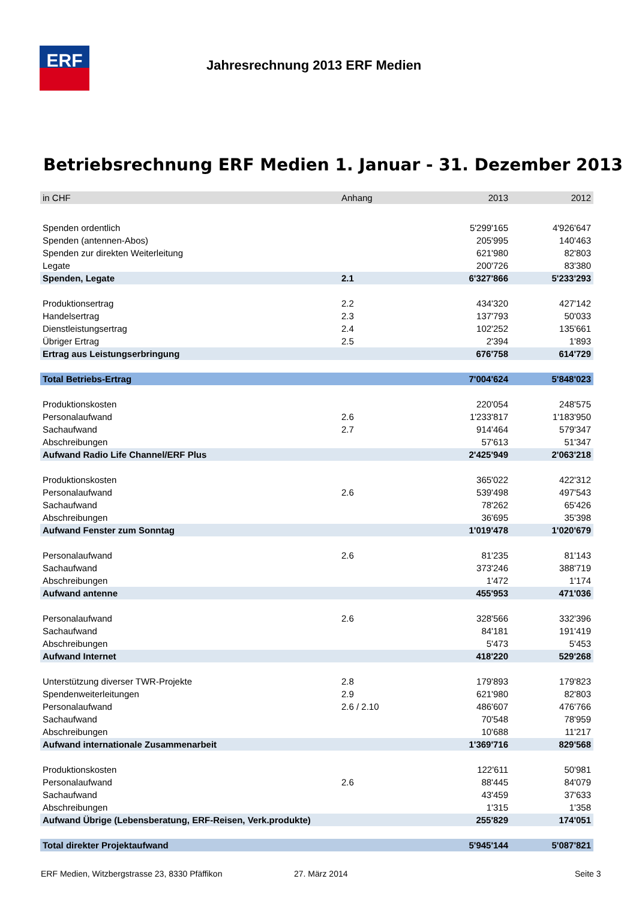ERF Jahresrechnung 2013 ERF Medien
Betriebsrechnung ERF Medien 1. Januar - 31. Dezember 2013
| in CHF | Anhang | 2013 | 2012 |
| --- | --- | --- | --- |
| Spenden ordentlich | | 5'299'165 | 4'926'647 |
| Spenden (antennen-Abos) | | 205'995 | 140'463 |
| Spenden zur direkten Weiterleitung | | 621'980 | 82'803 |
| Legate | | 200'726 | 83'380 |
| Spenden, Legate | 2.1 | 6'327'866 | 5'233'293 |
| Produktionsertrag | 2.2 | 434'320 | 427'142 |
| Handelsertrag | 2.3 | 137'793 | 50'033 |
| Dienstleistungsertrag | 2.4 | 102'252 | 135'661 |
| Übriger Ertrag | 2.5 | 2'394 | 1'893 |
| Ertrag aus Leistungserbringung | | 676'758 | 614'729 |
| Total Betriebs-Ertrag | | 7'004'624 | 5'848'023 |
| Produktionskosten | | 220'054 | 248'575 |
| Personalaufwand | 2.6 | 1'233'817 | 1'183'950 |
| Sachaufwand | 2.7 | 914'464 | 579'347 |
| Abschreibungen | | 57'613 | 51'347 |
| Aufwand Radio Life Channel/ERF Plus | | 2'425'949 | 2'063'218 |
| Produktionskosten | | 365'022 | 422'312 |
| Personalaufwand | 2.6 | 539'498 | 497'543 |
| Sachaufwand | | 78'262 | 65'426 |
| Abschreibungen | | 36'695 | 35'398 |
| Aufwand Fenster zum Sonntag | | 1'019'478 | 1'020'679 |
| Personalaufwand | 2.6 | 81'235 | 81'143 |
| Sachaufwand | | 373'246 | 388'719 |
| Abschreibungen | | 1'472 | 1'174 |
| Aufwand antenne | | 455'953 | 471'036 |
| Personalaufwand | 2.6 | 328'566 | 332'396 |
| Sachaufwand | | 84'181 | 191'419 |
| Abschreibungen | | 5'473 | 5'453 |
| Aufwand Internet | | 418'220 | 529'268 |
| Unterstützung diverser TWR-Projekte | 2.8 | 179'893 | 179'823 |
| Spendenweiterleitungen | 2.9 | 621'980 | 82'803 |
| Personalaufwand | 2.6 / 2.10 | 486'607 | 476'766 |
| Sachaufwand | | 70'548 | 78'959 |
| Abschreibungen | | 10'688 | 11'217 |
| Aufwand internationale Zusammenarbeit | | 1'369'716 | 829'568 |
| Produktionskosten | | 122'611 | 50'981 |
| Personalaufwand | 2.6 | 88'445 | 84'079 |
| Sachaufwand | | 43'459 | 37'633 |
| Abschreibungen | | 1'315 | 1'358 |
| Aufwand Übrige (Lebensberatung, ERF-Reisen, Verk.produkte) | | 255'829 | 174'051 |
| Total direkter Projektaufwand | | 5'945'144 | 5'087'821 |
ERF Medien, Witzbergstrasse 23, 8330 Pfäffikon
27. März 2014 Seite 3